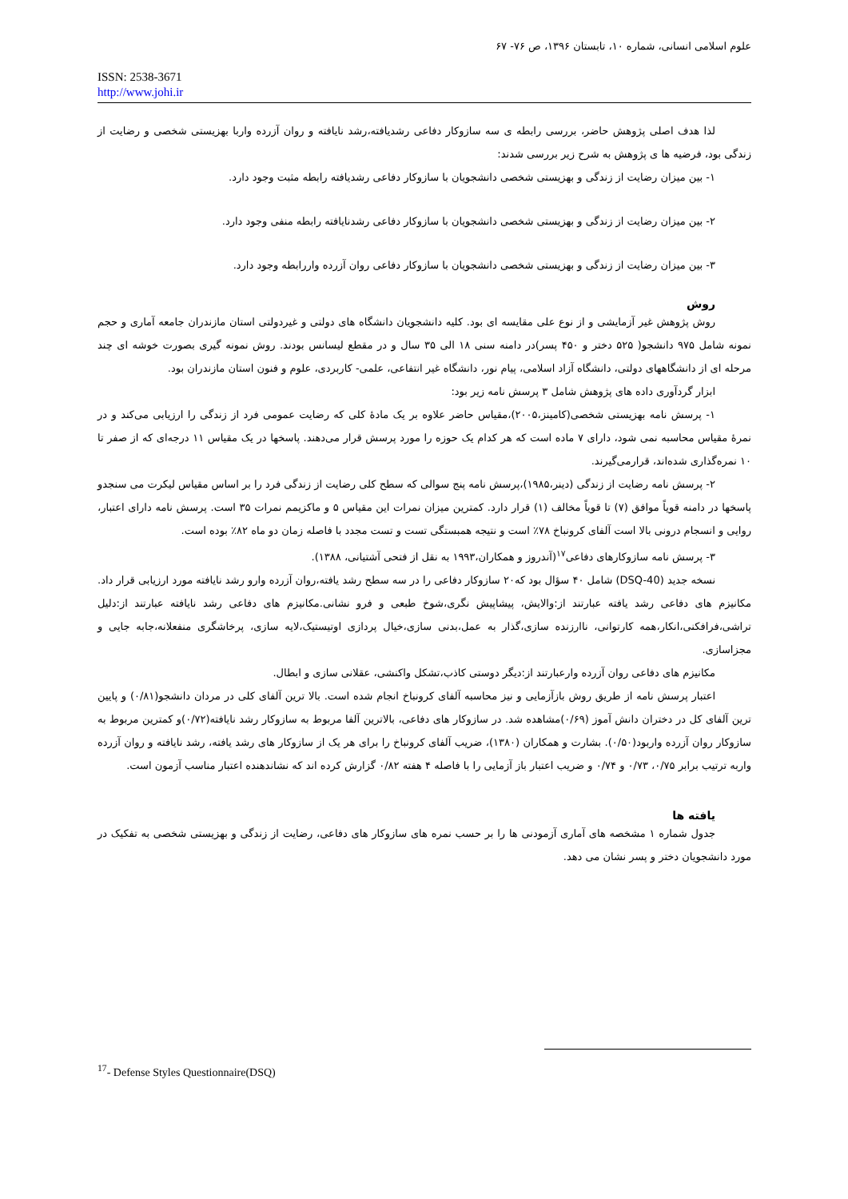علوم اسلامی انسانی، شماره ۱۰، تابستان ۱۳۹۶، ص ۷۶- ۶۷
ISSN: 2538-3671
http://www.johi.ir
لذا هدف اصلی پژوهش حاضر، بررسی رابطه ی سه سازوکار دفاعی رشدیافته،رشد نایافته و روان آزرده واربا بهزیستی شخصی و رضایت از زندگی بود، فرضیه ها ی پژوهش به شرح زیر بررسی شدند:
۱- بین میزان رضایت از زندگی و بهزیستی شخصی دانشجویان با سازوکار دفاعی رشدیافته رابطه مثبت وجود دارد.
۲- بین میزان رضایت از زندگی و بهزیستی شخصی دانشجویان با سازوکار دفاعی رشدنایافته رابطه منفی وجود دارد.
۳- بین میزان رضایت از زندگی و بهزیستی شخصی دانشجویان با سازوکار دفاعی روان آزرده واررابطه وجود دارد.
روش
روش پژوهش غیر آزمایشی و از نوع علی مقایسه ای بود. کلیه دانشجویان دانشگاه های دولتی و غیردولتی استان مازندران جامعه آماری و حجم نمونه شامل ۹۷۵ دانشجو( ۵۲۵ دختر و ۴۵۰ پسر)در دامنه سنی ۱۸ الی ۳۵ سال و در مقطع لیسانس بودند. روش نمونه گیری بصورت خوشه ای چند مرحله ای از دانشگاههای دولتی، دانشگاه آزاد اسلامی، پیام نور، دانشگاه غیر انتفاعی، علمی- کاربردی، علوم و فنون استان مازندران بود.
ابزار گردآوری داده های پژوهش شامل ۳ پرسش نامه زیر بود:
۱- پرسش نامه بهزیستی شخصی(کامینز،۲۰۰۵)،مقیاس حاضر علاوه بر یک مادۀ کلی که رضایت عمومی فرد از زندگی را ارزیابی می‌کند و در نمرۀ مقیاس محاسبه نمی شود، دارای ۷ ماده است که هر کدام یک حوزه را مورد پرسش قرار می‌دهند. پاسخها در یک مقیاس ۱۱ درجه‌ای که از صفر تا ۱۰ نمره‌گذاری شده‌اند، قرارمی‌گیرند.
۲- پرسش نامه رضایت از زندگی (دینر،۱۹۸۵)،پرسش نامه پنج سوالی که سطح کلی رضایت از زندگی فرد را بر اساس مقیاس لیکرت می سنجدو پاسخها در دامنه قویاً موافق (۷) تا قویاً مخالف (۱) قرار دارد. کمترین میزان نمرات این مقیاس ۵ و ماکزیمم نمرات ۳۵ است. پرسش نامه دارای اعتبار، روایی و انسجام درونی بالا است آلفای کرونباخ ۷۸٪ است و نتیجه همبستگی تست و تست مجدد با فاصله زمان دو ماه ۸۲٪ بوده است.
۳- پرسش نامه سازوکارهای دفاعی<sup>۱۷</sup>(آندروز و همکاران،۱۹۹۳ به نقل از فتحی آشتیانی، ۱۳۸۸).
نسخه جدید (DSQ-40) شامل ۴۰ سؤال بود که۲۰ سازوکار دفاعی را در سه سطح رشد یافته،روان آزرده وارو رشد نایافته مورد ارزیابی قرار داد. مکانیزم های دفاعی رشد یافته عبارتند از:والایش، پیشاپیش نگری،شوخ طبعی و فرو نشانی.مکانیزم های دفاعی رشد نایافته عبارتند از:دلیل تراشی،فرافکنی،انکار،همه کارتوانی، ناارزنده سازی،گذار به عمل،بدنی سازی،خیال پردازی اوتیستیک،لایه سازی، پرخاشگری منفعلانه،جابه جایی و مجزاسازی.
مکانیزم های دفاعی روان آزرده وارعبارتند از:دیگر دوستی کاذب،تشکل واکنشی، عقلانی سازی و ابطال.
اعتبار پرسش نامه از طریق روش بازآزمایی و نیز محاسبه آلفای کرونباخ انجام شده است. بالا ترین آلفای کلی در مردان دانشجو(۰/۸۱) و پایین ترین آلفای کل در دختران دانش آموز (۰/۶۹)مشاهده شد. در سازوکار های دفاعی، بالاترین آلفا مربوط به سازوکار رشد نایافته(۰/۷۲)و کمترین مربوط به سازوکار روان آزرده واربود(۰/۵۰). بشارت و همکاران (۱۳۸۰)، ضریب آلفای کرونباخ را برای هر یک از سازوکار های رشد یافته، رشد نایافته و روان آزرده واربه ترتیب برابر ۰/۷۵، ۰/۷۳ و ۰/۷۴ و ضریب اعتبار باز آزمایی را با فاصله ۴ هفته ۰/۸۲ گزارش کرده اند که نشاندهنده اعتبار مناسب آزمون است.
یافته ها
جدول شماره ۱ مشخصه های آماری آزمودنی ها را بر حسب نمره های سازوکار های دفاعی، رضایت از زندگی و بهزیستی شخصی به تفکیک در مورد دانشجویان دختر و پسر نشان می دهد.
<sup>17</sup>- Defense Styles Questionnaire(DSQ)